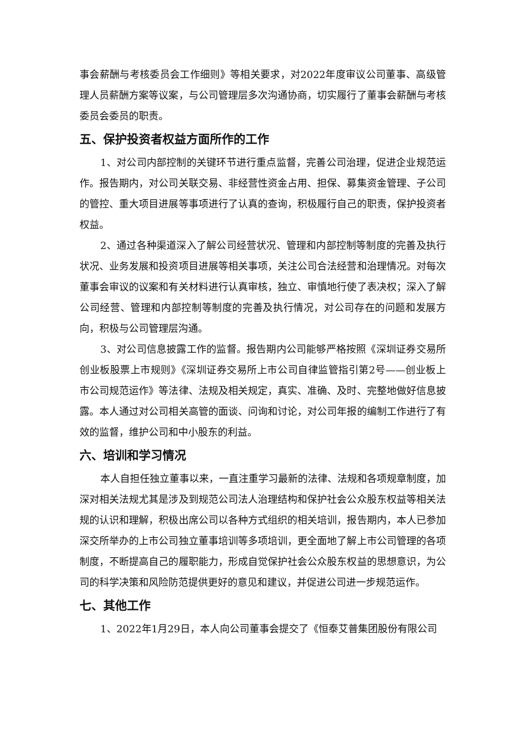事会薪酬与考核委员会工作细则》等相关要求，对2022年度审议公司董事、高级管理人员薪酬方案等议案，与公司管理层多次沟通协商，切实履行了董事会薪酬与考核委员会委员的职责。
五、保护投资者权益方面所作的工作
1、对公司内部控制的关键环节进行重点监督，完善公司治理，促进企业规范运作。报告期内，对公司关联交易、非经营性资金占用、担保、募集资金管理、子公司的管控、重大项目进展等事项进行了认真的查询，积极履行自己的职责，保护投资者权益。
2、通过各种渠道深入了解公司经营状况、管理和内部控制等制度的完善及执行状况、业务发展和投资项目进展等相关事项，关注公司合法经营和治理情况。对每次董事会审议的议案和有关材料进行认真审核，独立、审慎地行使了表决权；深入了解公司经营、管理和内部控制等制度的完善及执行情况，对公司存在的问题和发展方向，积极与公司管理层沟通。
3、对公司信息披露工作的监督。报告期内公司能够严格按照《深圳证券交易所创业板股票上市规则》《深圳证券交易所上市公司自律监管指引第2号——创业板上市公司规范运作》等法律、法规及相关规定，真实、准确、及时、完整地做好信息披露。本人通过对公司相关高管的面谈、问询和讨论，对公司年报的编制工作进行了有效的监督，维护公司和中小股东的利益。
六、培训和学习情况
本人自担任独立董事以来，一直注重学习最新的法律、法规和各项规章制度，加深对相关法规尤其是涉及到规范公司法人治理结构和保护社会公众股东权益等相关法规的认识和理解，积极出席公司以各种方式组织的相关培训，报告期内，本人已参加深交所举办的上市公司独立董事培训等多项培训，更全面地了解上市公司管理的各项制度，不断提高自己的履职能力，形成自觉保护社会公众股东权益的思想意识，为公司的科学决策和风险防范提供更好的意见和建议，并促进公司进一步规范运作。
七、其他工作
1、2022年1月29日，本人向公司董事会提交了《恒泰艾普集团股份有限公司